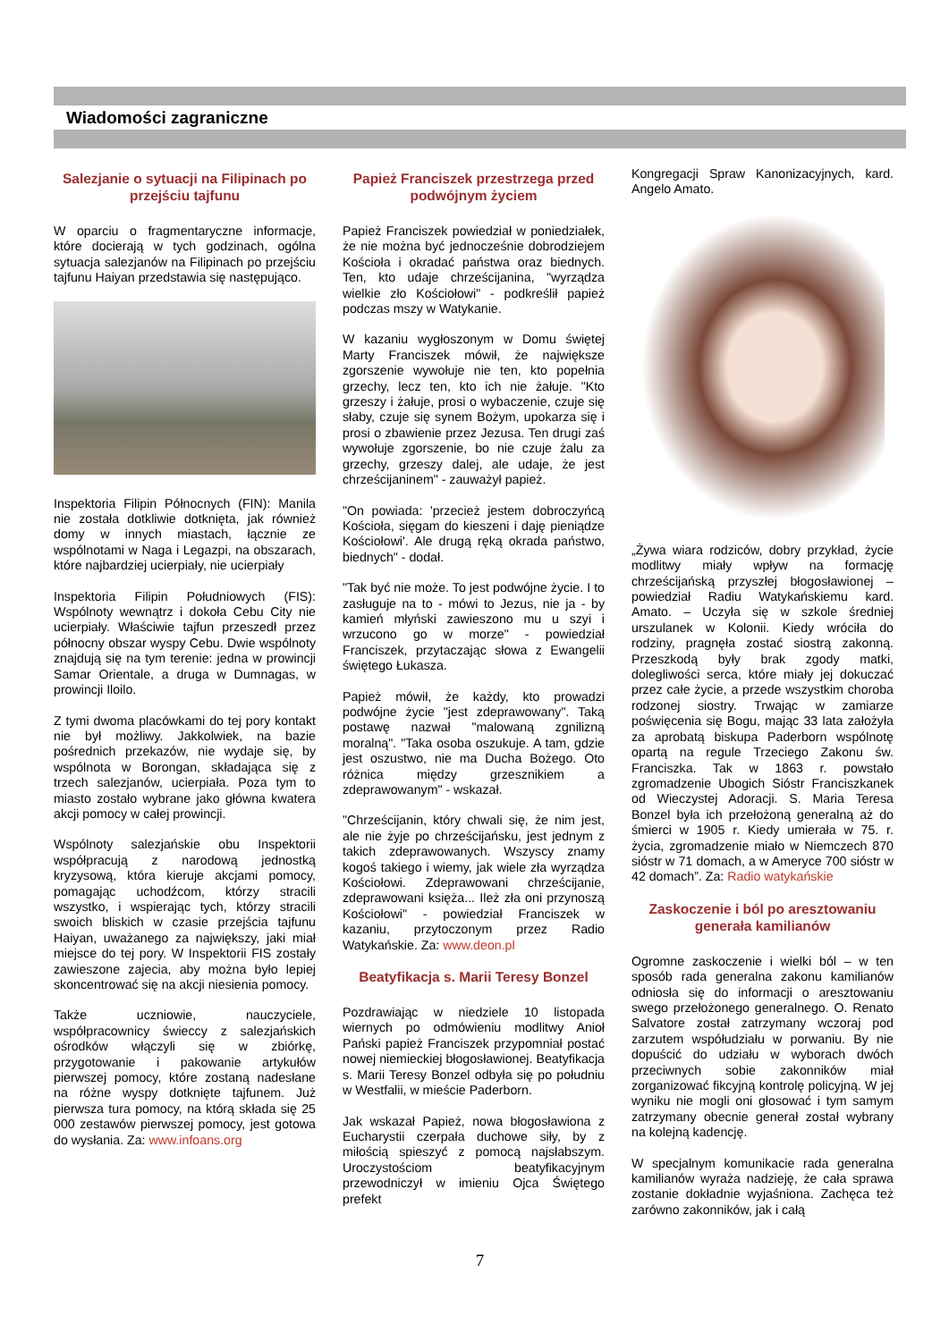Wiadomości zagraniczne
Salezjanie o sytuacji na Filipinach po przejściu tajfunu
W oparciu o fragmentaryczne informacje, które docierają w tych godzinach, ogólna sytuacja salezjanów na Filipinach po przejściu tajfunu Haiyan przedstawia się następująco.
Inspektoria Filipin Północnych (FIN): Manila nie została dotkliwie dotknięta, jak również domy w innych miastach, łącznie ze wspólnotami w Naga i Legazpi, na obszarach, które najbardziej ucierpiały, nie ucierpiały
Inspektoria Filipin Południowych (FIS): Wspólnoty wewnątrz i dokoła Cebu City nie ucierpiały. Właściwie tajfun przeszedł przez północny obszar wyspy Cebu. Dwie wspólnoty znajdują się na tym terenie: jedna w prowincji Samar Orientale, a druga w Dumnagas, w prowincji Iloilo.
Z tymi dwoma placówkami do tej pory kontakt nie był możliwy. Jakkolwiek, na bazie pośrednich przekazów, nie wydaje się, by wspólnota w Borongan, składająca się z trzech salezjanów, ucierpiała. Poza tym to miasto zostało wybrane jako główna kwatera akcji pomocy w całej prowincji.
Wspólnoty salezjańskie obu Inspektorii współpracują z narodową jednostką kryzysową, która kieruje akcjami pomocy, pomagając uchodźcom, którzy stracili wszystko, i wspierając tych, którzy stracili swoich bliskich w czasie przejścia tajfunu Haiyan, uważanego za największy, jaki miał miejsce do tej pory. W Inspektorii FIS zostały zawieszone zajecia, aby można było lepiej skoncentrować się na akcji niesienia pomocy.
Także uczniowie, nauczyciele, współpracownicy świeccy z salezjańskich ośrodków włączyli się w zbiórkę, przygotowanie i pakowanie artykułów pierwszej pomocy, które zostaną nadesłane na różne wyspy dotknięte tajfunem. Już pierwsza tura pomocy, na którą składa się 25 000 zestawów pierwszej pomocy, jest gotowa do wysłania. Za: www.infoans.org
Papież Franciszek przestrzega przed podwójnym życiem
Papież Franciszek powiedział w poniedziałek, że nie można być jednocześnie dobrodziejem Kościoła i okradać państwa oraz biednych. Ten, kto udaje chrześcijanina, "wyrządza wielkie zło Kościołowi" - podkreślił papież podczas mszy w Watykanie.
W kazaniu wygłoszonym w Domu świętej Marty Franciszek mówił, że największe zgorszenie wywołuje nie ten, kto popełnia grzechy, lecz ten, kto ich nie żałuje. "Kto grzeszy i żałuje, prosi o wybaczenie, czuje się słaby, czuje się synem Bożym, upokarza się i prosi o zbawienie przez Jezusa. Ten drugi zaś wywołuje zgorszenie, bo nie czuje żalu za grzechy, grzeszy dalej, ale udaje, że jest chrześcijaninem" - zauważył papież.
"On powiada: 'przecież jestem dobroczyńcą Kościoła, sięgam do kieszeni i daję pieniądze Kościołowi'. Ale drugą ręką okrada państwo, biednych" - dodał.
"Tak być nie może. To jest podwójne życie. I to zasługuje na to - mówi to Jezus, nie ja - by kamień młyński zawieszono mu u szyi i wrzucono go w morze" - powiedział Franciszek, przytaczając słowa z Ewangelii świętego Łukasza.
Papież mówił, że każdy, kto prowadzi podwójne życie "jest zdeprawowany". Taką postawę nazwał "malowaną zgnilizną moralną". "Taka osoba oszukuje. A tam, gdzie jest oszustwo, nie ma Ducha Bożego. Oto różnica między grzesznikiem a zdeprawowanym" - wskazał.
"Chrześcijanin, który chwali się, że nim jest, ale nie żyje po chrześcijańsku, jest jednym z takich zdeprawowanych. Wszyscy znamy kogoś takiego i wiemy, jak wiele zła wyrządza Kościołowi. Zdeprawowani chrześcijanie, zdeprawowani księża... Ileż zła oni przynoszą Kościołowi" - powiedział Franciszek w kazaniu, przytoczonym przez Radio Watykańskie. Za: www.deon.pl
Beatyfikacja s. Marii Teresy Bonzel
Pozdrawiając w niedziele 10 listopada wiernych po odmówieniu modlitwy Anioł Pański papież Franciszek przypomniał postać nowej niemieckiej błogosławionej. Beatyfikacja s. Marii Teresy Bonzel odbyła się po południu w Westfalii, w mieście Paderborn.
Jak wskazał Papież, nowa błogosławiona z Eucharystii czerpała duchowe siły, by z miłością spieszyć z pomocą najsłabszym. Uroczystościom beatyfikacyjnym przewodniczył w imieniu Ojca Świętego prefekt
Kongregacji Spraw Kanonizacyjnych, kard. Angelo Amato.
„Żywa wiara rodziców, dobry przykład, życie modlitwy miały wpływ na formację chrześcijańską przyszłej błogosławionej – powiedział Radiu Watykańskiemu kard. Amato. – Uczyła się w szkole średniej urszulanek w Kolonii. Kiedy wróciła do rodziny, pragnęła zostać siostrą zakonną. Przeszkodą były brak zgody matki, dolegliwości serca, które miały jej dokuczać przez całe życie, a przede wszystkim choroba rodzonej siostry. Trwając w zamiarze poświęcenia się Bogu, mając 33 lata założyła za aprobatą biskupa Paderborn wspólnotę opartą na regule Trzeciego Zakonu św. Franciszka. Tak w 1863 r. powstało zgromadzenie Ubogich Sióstr Franciszkanek od Wieczystej Adoracji. S. Maria Teresa Bonzel była ich przełożoną generalną aż do śmierci w 1905 r. Kiedy umierała w 75. r. życia, zgromadzenie miało w Niemczech 870 sióstr w 71 domach, a w Ameryce 700 sióstr w 42 domach”. Za: Radio watykańskie
Zaskoczenie i ból po aresztowaniu generała kamilianów
Ogromne zaskoczenie i wielki ból – w ten sposób rada generalna zakonu kamilianów odniosła się do informacji o aresztowaniu swego przełożonego generalnego. O. Renato Salvatore został zatrzymany wczoraj pod zarzutem współudziału w porwaniu. By nie dopuścić do udziału w wyborach dwóch przeciwnych sobie zakonników miał zorganizować fikcyjną kontrolę policyjną. W jej wyniku nie mogli oni głosować i tym samym zatrzymany obecnie generał został wybrany na kolejną kadencję.
W specjalnym komunikacie rada generalna kamilianów wyraża nadzieję, że cała sprawa zostanie dokładnie wyjaśniona. Zachęca też zarówno zakonników, jak i całą
7